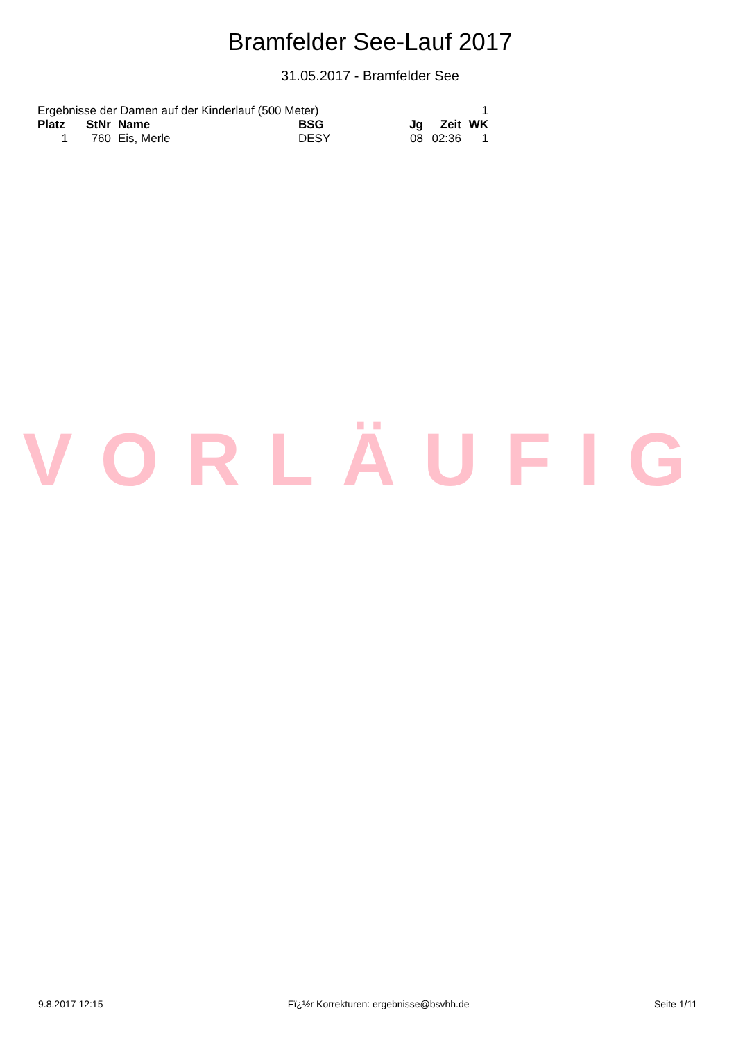Bramfelder See-Lauf 2017
31.05.2017 - Bramfelder See
| Ergebnisse der Damen auf der Kinderlauf (500 Meter) | | | | | | 1 |
| Platz | StNr | Name | BSG | Jg | Zeit | WK |
| 1 | 760 | Eis, Merle | DESY | 08 | 02:36 | 1 |
VORLÄUFIG
9.8.2017 12:15 Fï¿½r Korrekturen: ergebnisse@bsvhh.de Seite 1/11